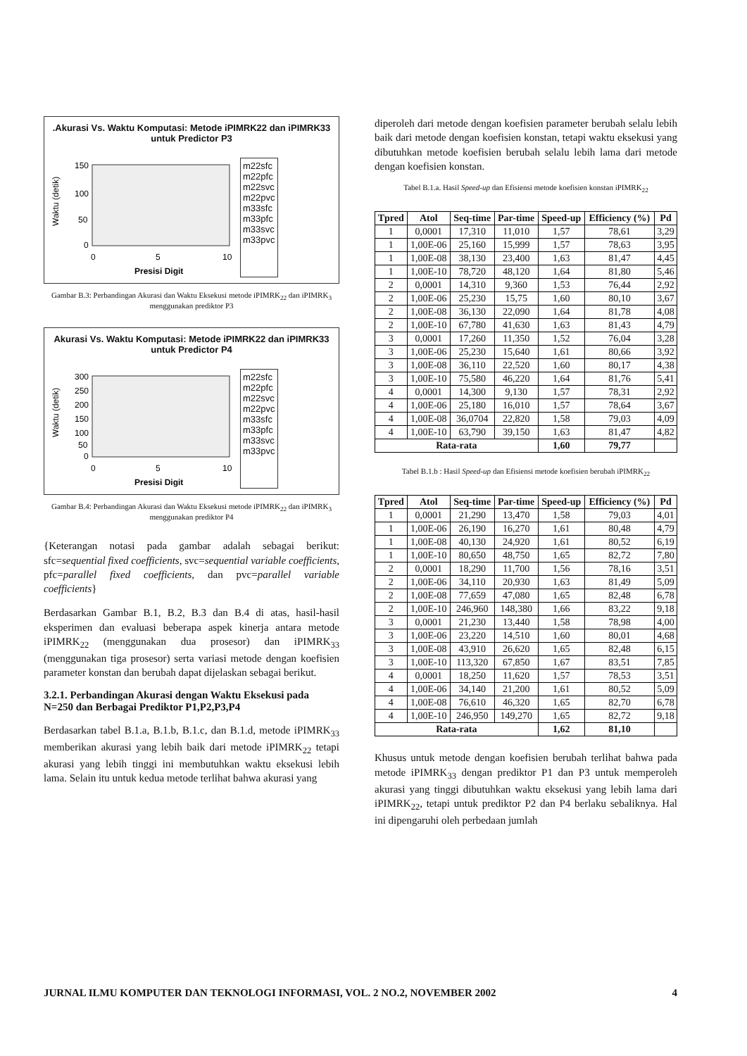.Akurasi Vs. Waktu Komputasi: Metode iPIMRK22 dan iPIMRK33 untuk Predictor P3
Waktu (detik)
150
100
50
0
0
5
10
Presisi Digit
m22sfc
m22pfc
m22svc
m22pvc
m33sfc
m33pfc
m33svc
m33pvc
Gambar B.3: Perbandingan Akurasi dan Waktu Eksekusi metode iPIMRK<sub>22</sub> dan iPIMRK<sub>3</sub> menggunakan prediktor P3
Akurasi Vs. Waktu Komputasi: Metode iPIMRK22 dan iPIMRK33 untuk Predictor P4
Waktu (detik)
300
250
200
150
100
50
0
0
5
10
Presisi Digit
m22sfc
m22pfc
m22svc
m22pvc
m33sfc
m33pfc
m33svc
m33pvc
Gambar B.4: Perbandingan Akurasi dan Waktu Eksekusi metode iPIMRK<sub>22</sub> dan iPIMRK<sub>3</sub> menggunakan prediktor P4
{Keterangan notasi pada gambar adalah sebagai berikut: sfc=sequential fixed coefficients, svc=sequential variable coefficients, pfc=parallel fixed coefficients, dan pvc=parallel variable coefficients}
Berdasarkan Gambar B.1, B.2, B.3 dan B.4 di atas, hasil-hasil eksperimen dan evaluasi beberapa aspek kinerja antara metode iPIMRK<sub>22</sub> (menggunakan dua prosesor) dan iPIMRK<sub>33</sub> (menggunakan tiga prosesor) serta variasi metode dengan koefisien parameter konstan dan berubah dapat dijelaskan sebagai berikut.
3.2.1. Perbandingan Akurasi dengan Waktu Eksekusi pada N=250 dan Berbagai Prediktor P1,P2,P3,P4
Berdasarkan tabel B.1.a, B.1.b, B.1.c, dan B.1.d, metode iPIMRK<sub>33</sub> memberikan akurasi yang lebih baik dari metode iPIMRK<sub>22</sub> tetapi akurasi yang lebih tinggi ini membutuhkan waktu eksekusi lebih lama. Selain itu untuk kedua metode terlihat bahwa akurasi yang
diperoleh dari metode dengan koefisien parameter berubah selalu lebih baik dari metode dengan koefisien konstan, tetapi waktu eksekusi yang dibutuhkan metode koefisien berubah selalu lebih lama dari metode dengan koefisien konstan.
Tabel B.1.a. Hasil Speed-up dan Efisiensi metode koefisien konstan iPIMRK<sub>22</sub>
| Tpred | Atol | Seq-time | Par-time | Speed-up | Efficiency (%) | Pd |
| --- | --- | --- | --- | --- | --- | --- |
| 1 | 0,0001 | 17,310 | 11,010 | 1,57 | 78,61 | 3,29 |
| 1 | 1,00E-06 | 25,160 | 15,999 | 1,57 | 78,63 | 3,95 |
| 1 | 1,00E-08 | 38,130 | 23,400 | 1,63 | 81,47 | 4,45 |
| 1 | 1,00E-10 | 78,720 | 48,120 | 1,64 | 81,80 | 5,46 |
| 2 | 0,0001 | 14,310 | 9,360 | 1,53 | 76,44 | 2,92 |
| 2 | 1,00E-06 | 25,230 | 15,75 | 1,60 | 80,10 | 3,67 |
| 2 | 1,00E-08 | 36,130 | 22,090 | 1,64 | 81,78 | 4,08 |
| 2 | 1,00E-10 | 67,780 | 41,630 | 1,63 | 81,43 | 4,79 |
| 3 | 0,0001 | 17,260 | 11,350 | 1,52 | 76,04 | 3,28 |
| 3 | 1,00E-06 | 25,230 | 15,640 | 1,61 | 80,66 | 3,92 |
| 3 | 1,00E-08 | 36,110 | 22,520 | 1,60 | 80,17 | 4,38 |
| 3 | 1,00E-10 | 75,580 | 46,220 | 1,64 | 81,76 | 5,41 |
| 4 | 0,0001 | 14,300 | 9,130 | 1,57 | 78,31 | 2,92 |
| 4 | 1,00E-06 | 25,180 | 16,010 | 1,57 | 78,64 | 3,67 |
| 4 | 1,00E-08 | 36,0704 | 22,820 | 1,58 | 79,03 | 4,09 |
| 4 | 1,00E-10 | 63,790 | 39,150 | 1,63 | 81,47 | 4,82 |
| Rata-rata | | | | 1,60 | 79,77 | |
Tabel B.1.b : Hasil Speed-up dan Efisiensi metode koefisien berubah iPIMRK<sub>22</sub>
| Tpred | Atol | Seq-time | Par-time | Speed-up | Efficiency (%) | Pd |
| --- | --- | --- | --- | --- | --- | --- |
| 1 | 0,0001 | 21,290 | 13,470 | 1,58 | 79,03 | 4,01 |
| 1 | 1,00E-06 | 26,190 | 16,270 | 1,61 | 80,48 | 4,79 |
| 1 | 1,00E-08 | 40,130 | 24,920 | 1,61 | 80,52 | 6,19 |
| 1 | 1,00E-10 | 80,650 | 48,750 | 1,65 | 82,72 | 7,80 |
| 2 | 0,0001 | 18,290 | 11,700 | 1,56 | 78,16 | 3,51 |
| 2 | 1,00E-06 | 34,110 | 20,930 | 1,63 | 81,49 | 5,09 |
| 2 | 1,00E-08 | 77,659 | 47,080 | 1,65 | 82,48 | 6,78 |
| 2 | 1,00E-10 | 246,960 | 148,380 | 1,66 | 83,22 | 9,18 |
| 3 | 0,0001 | 21,230 | 13,440 | 1,58 | 78,98 | 4,00 |
| 3 | 1,00E-06 | 23,220 | 14,510 | 1,60 | 80,01 | 4,68 |
| 3 | 1,00E-08 | 43,910 | 26,620 | 1,65 | 82,48 | 6,15 |
| 3 | 1,00E-10 | 113,320 | 67,850 | 1,67 | 83,51 | 7,85 |
| 4 | 0,0001 | 18,250 | 11,620 | 1,57 | 78,53 | 3,51 |
| 4 | 1,00E-06 | 34,140 | 21,200 | 1,61 | 80,52 | 5,09 |
| 4 | 1,00E-08 | 76,610 | 46,320 | 1,65 | 82,70 | 6,78 |
| 4 | 1,00E-10 | 246,950 | 149,270 | 1,65 | 82,72 | 9,18 |
| Rata-rata | | | | 1,62 | 81,10 | |
Khusus untuk metode dengan koefisien berubah terlihat bahwa pada metode iPIMRK<sub>33</sub> dengan prediktor P1 dan P3 untuk memperoleh akurasi yang tinggi dibutuhkan waktu eksekusi yang lebih lama dari iPIMRK<sub>22</sub>, tetapi untuk prediktor P2 dan P4 berlaku sebaliknya. Hal ini dipengaruhi oleh perbedaan jumlah
JURNAL ILMU KOMPUTER DAN TEKNOLOGI INFORMASI, VOL. 2 NO.2, NOVEMBER 2002 4